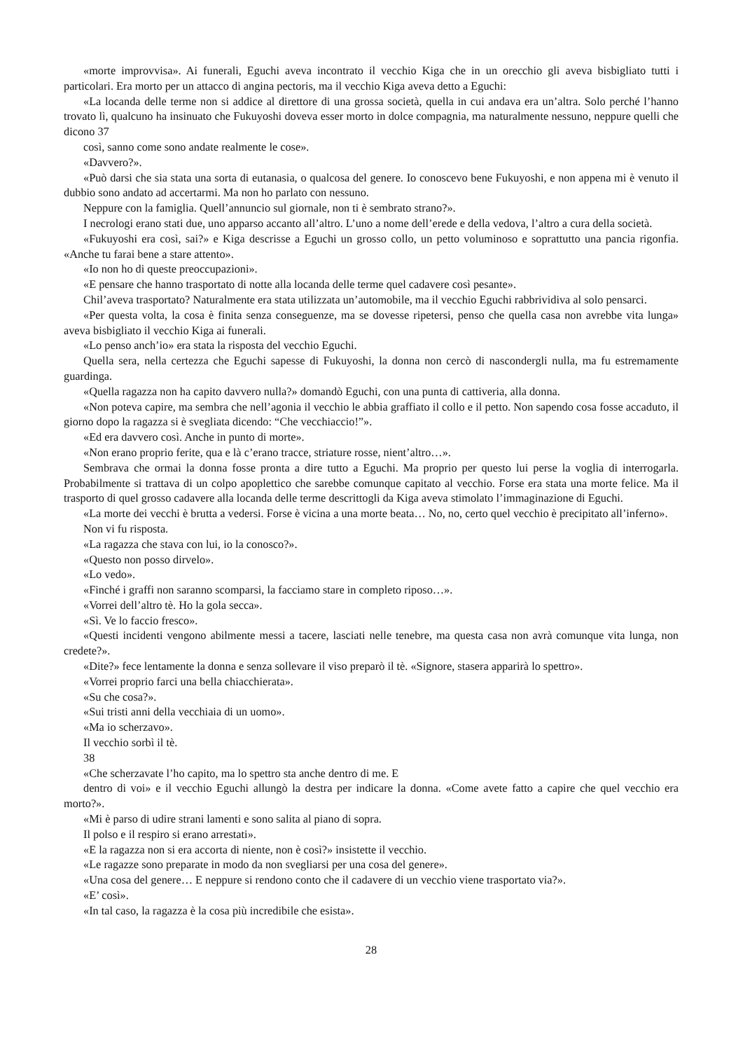«morte improvvisa». Ai funerali, Eguchi aveva incontrato il vecchio Kiga che in un orecchio gli aveva bisbigliato tutti i particolari. Era morto per un attacco di angina pectoris, ma il vecchio Kiga aveva detto a Eguchi:
«La locanda delle terme non si addice al direttore di una grossa società, quella in cui andava era un’altra. Solo perché l’hanno trovato lì, qualcuno ha insinuato che Fukuyoshi doveva esser morto in dolce compagnia, ma naturalmente nessuno, neppure quelli che dicono 37
così, sanno come sono andate realmente le cose».
«Davvero?».
«Può darsi che sia stata una sorta di eutanasia, o qualcosa del genere. Io conoscevo bene Fukuyoshi, e non appena mi è venuto il dubbio sono andato ad accertarmi. Ma non ho parlato con nessuno.
Neppure con la famiglia. Quell’annuncio sul giornale, non ti è sembrato strano?».
I necrologi erano stati due, uno apparso accanto all’altro. L’uno a nome dell’erede e della vedova, l’altro a cura della società.
«Fukuyoshi era così, sai?» e Kiga descrisse a Eguchi un grosso collo, un petto voluminoso e soprattutto una pancia rigonfia. «Anche tu farai bene a stare attento».
«Io non ho di queste preoccupazioni».
«E pensare che hanno trasportato di notte alla locanda delle terme quel cadavere così pesante».
Chil’aveva trasportato? Naturalmente era stata utilizzata un’automobile, ma il vecchio Eguchi rabbrividiva al solo pensarci.
«Per questa volta, la cosa è finita senza conseguenze, ma se dovesse ripetersi, penso che quella casa non avrebbe vita lunga» aveva bisbigliato il vecchio Kiga ai funerali.
«Lo penso anch’io» era stata la risposta del vecchio Eguchi.
Quella sera, nella certezza che Eguchi sapesse di Fukuyoshi, la donna non cercò di nascondergli nulla, ma fu estremamente guardinga.
«Quella ragazza non ha capito davvero nulla?» domandò Eguchi, con una punta di cattiveria, alla donna.
«Non poteva capire, ma sembra che nell’agonia il vecchio le abbia graffiato il collo e il petto. Non sapendo cosa fosse accaduto, il giorno dopo la ragazza si è svegliata dicendo: “Che vecchiaccio!”».
«Ed era davvero così. Anche in punto di morte».
«Non erano proprio ferite, qua e là c’erano tracce, striature rosse, nient’altro…».
Sembrava che ormai la donna fosse pronta a dire tutto a Eguchi. Ma proprio per questo lui perse la voglia di interrogarla. Probabilmente si trattava di un colpo apoplettico che sarebbe comunque capitato al vecchio. Forse era stata una morte felice. Ma il trasporto di quel grosso cadavere alla locanda delle terme descrittogli da Kiga aveva stimolato l’immaginazione di Eguchi.
«La morte dei vecchi è brutta a vedersi. Forse è vicina a una morte beata… No, no, certo quel vecchio è precipitato all’inferno».
Non vi fu risposta.
«La ragazza che stava con lui, io la conosco?».
«Questo non posso dirvelo».
«Lo vedo».
«Finché i graffi non saranno scomparsi, la facciamo stare in completo riposo…».
«Vorrei dell’altro tè. Ho la gola secca».
«Sì. Ve lo faccio fresco».
«Questi incidenti vengono abilmente messi a tacere, lasciati nelle tenebre, ma questa casa non avrà comunque vita lunga, non credete?».
«Dite?» fece lentamente la donna e senza sollevare il viso preparò il tè. «Signore, stasera apparirà lo spettro».
«Vorrei proprio farci una bella chiacchierata».
«Su che cosa?».
«Sui tristi anni della vecchiaia di un uomo».
«Ma io scherzavo».
Il vecchio sorbì il tè.
38
«Che scherzavate l’ho capito, ma lo spettro sta anche dentro di me. E
dentro di voi» e il vecchio Eguchi allungò la destra per indicare la donna. «Come avete fatto a capire che quel vecchio era morto?».
«Mi è parso di udire strani lamenti e sono salita al piano di sopra.
Il polso e il respiro si erano arrestati».
«E la ragazza non si era accorta di niente, non è così?» insistette il vecchio.
«Le ragazze sono preparate in modo da non svegliarsi per una cosa del genere».
«Una cosa del genere… E neppure si rendono conto che il cadavere di un vecchio viene trasportato via?».
«E’ così».
«In tal caso, la ragazza è la cosa più incredibile che esista».
28